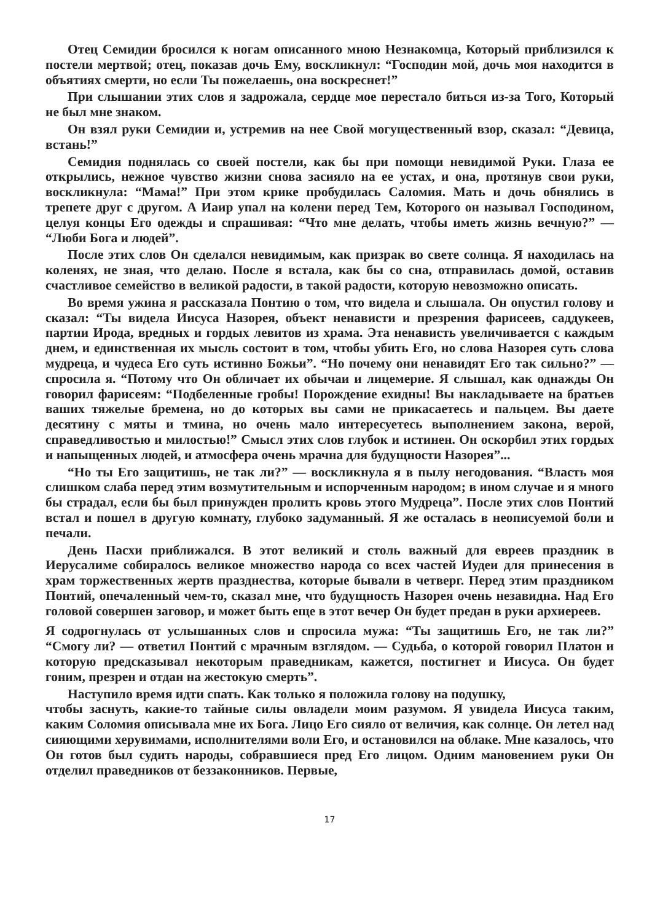Отец Семидии бросился к ногам описанного мною Незнакомца, Который приблизился к постели мертвой; отец, показав дочь Ему, воскликнул: “Господин мой, дочь моя находится в объятиях смерти, но если Ты пожелаешь, она воскреснет!”
При слышании этих слов я задрожала, сердце мое перестало биться из-за Того, Который не был мне знаком.
Он взял руки Семидии и, устремив на нее Свой могущественный взор, сказал: “Девица, встань!”
Семидия поднялась со своей постели, как бы при помощи невидимой Руки. Глаза ее открылись, нежное чувство жизни снова засияло на ее устах, и она, протянув свои руки, воскликнула: “Мама!” При этом крике пробудилась Саломия. Мать и дочь обнялись в трепете друг с другом. А Иаир упал на колени перед Тем, Которого он называл Господином, целуя концы Его одежды и спрашивая: “Что мне делать, чтобы иметь жизнь вечную?” — “Люби Бога и людей”.
После этих слов Он сделался невидимым, как призрак во свете солнца. Я находилась на коленях, не зная, что делаю. После я встала, как бы со сна, отправилась домой, оставив счастливое семейство в великой радости, в такой радости, которую невозможно описать.
Во время ужина я рассказала Понтию о том, что видела и слышала. Он опустил голову и сказал: “Ты видела Иисуса Назорея, объект ненависти и презрения фарисеев, саддукеев, партии Ирода, вредных и гордых левитов из храма. Эта ненависть увеличивается с каждым днем, и единственная их мысль состоит в том, чтобы убить Его, но слова Назорея суть слова мудреца, и чудеса Его суть истинно Божьи”. “Но почему они ненавидят Его так сильно?” — спросила я. “Потому что Он обличает их обычаи и лицемерие. Я слышал, как однажды Он говорил фарисеям: “Подбеленные гробы! Порождение ехидны! Вы накладываете на братьев ваших тяжелые бремена, но до которых вы сами не прикасаетесь и пальцем. Вы даете десятину с мяты и тмина, но очень мало интересуетесь выполнением закона, верой, справедливостью и милостью!” Смысл этих слов глубок и истинен. Он оскорбил этих гордых и напыщенных людей, и атмосфера очень мрачна для будущности Назорея”...
“Но ты Его защитишь, не так ли?” — воскликнула я в пылу негодования. “Власть моя слишком слаба перед этим возмутительным и испорченным народом; в ином случае и я много бы страдал, если бы был принужден пролить кровь этого Мудреца”. После этих слов Понтий встал и пошел в другую комнату, глубоко задуманный. Я же осталась в неописуемой боли и печали.
День Пасхи приближался. В этот великий и столь важный для евреев праздник в Иерусалиме собиралось великое множество народа со всех частей Иудеи для принесения в храм торжественных жертв празднества, которые бывали в четверг. Перед этим праздником Понтий, опечаленный чем-то, сказал мне, что будущность Назорея очень незавидна. Над Его головой совершен заговор, и может быть еще в этот вечер Он будет предан в руки архиереев.
Я содрогнулась от услышанных слов и спросила мужа: “Ты защитишь Его, не так ли?” “Смогу ли? — ответил Понтий с мрачным взглядом. — Судьба, о которой говорил Платон и которую предсказывал некоторым праведникам, кажется, постигнет и Иисуса. Он будет гоним, презрен и отдан на жестокую смерть”.
Наступило время идти спать. Как только я положила голову на подушку,
чтобы заснуть, какие-то тайные силы овладели моим разумом. Я увидела Иисуса таким, каким Соломия описывала мне их Бога. Лицо Его сияло от величия, как солнце. Он летел над сияющими херувимами, исполнителями воли Его, и остановился на облаке. Мне казалось, что Он готов был судить народы, собравшиеся пред Его лицом. Одним мановением руки Он отделил праведников от беззаконников. Первые,
17